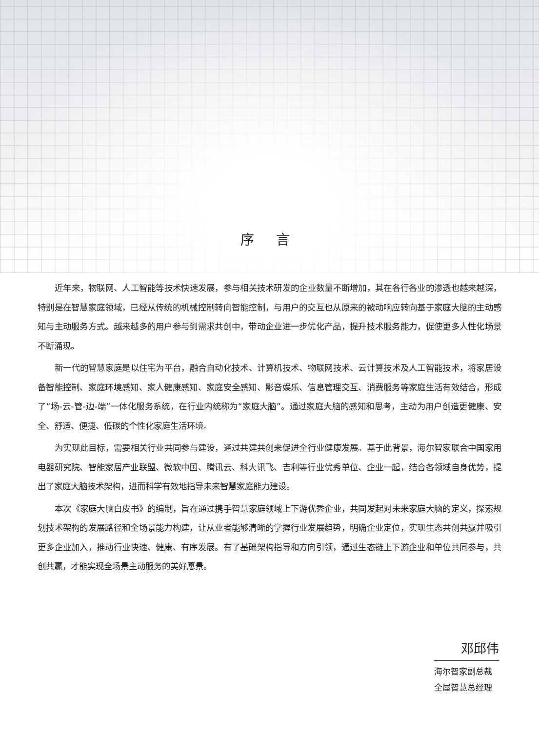序 言
近年来，物联网、人工智能等技术快速发展，参与相关技术研发的企业数量不断增加，其在各行各业的渗透也越来越深，特别是在智慧家庭领域，已经从传统的机械控制转向智能控制，与用户的交互也从原来的被动响应转向基于家庭大脑的主动感知与主动服务方式。越来越多的用户参与到需求共创中，带动企业进一步优化产品，提升技术服务能力，促使更多人性化场景不断涌现。
新一代的智慧家庭是以住宅为平台，融合自动化技术、计算机技术、物联网技术、云计算技术及人工智能技术，将家居设备智能控制、家庭环境感知、家人健康感知、家庭安全感知、影音娱乐、信息管理交互、消费服务等家庭生活有效结合，形成了“场-云-管-边-端”一体化服务系统，在行业内统称为“家庭大脑”。通过家庭大脑的感知和思考，主动为用户创造更健康、安全、舒适、便捷、低碳的个性化家庭生活环境。
为实现此目标，需要相关行业共同参与建设，通过共建共创来促进全行业健康发展。基于此背景，海尔智家联合中国家用电器研究院、智能家居产业联盟、微软中国、腾讯云、科大讯飞、吉利等行业优秀单位、企业一起，结合各领域自身优势，提出了家庭大脑技术架构，进而科学有效地指导未来智慧家庭能力建设。
本次《家庭大脑白皮书》的编制，旨在通过携手智慧家庭领域上下游优秀企业，共同发起对未来家庭大脑的定义，探索规划技术架构的发展路径和全场景能力构建，让从业者能够清晰的掌握行业发展趋势，明确企业定位，实现生态共创共赢并吸引更多企业加入，推动行业快速、健康、有序发展。有了基础架构指导和方向引领，通过生态链上下游企业和单位共同参与，共创共赢，才能实现全场景主动服务的美好愿景。
邓邱伟
海尔智家副总裁
全屋智慧总经理